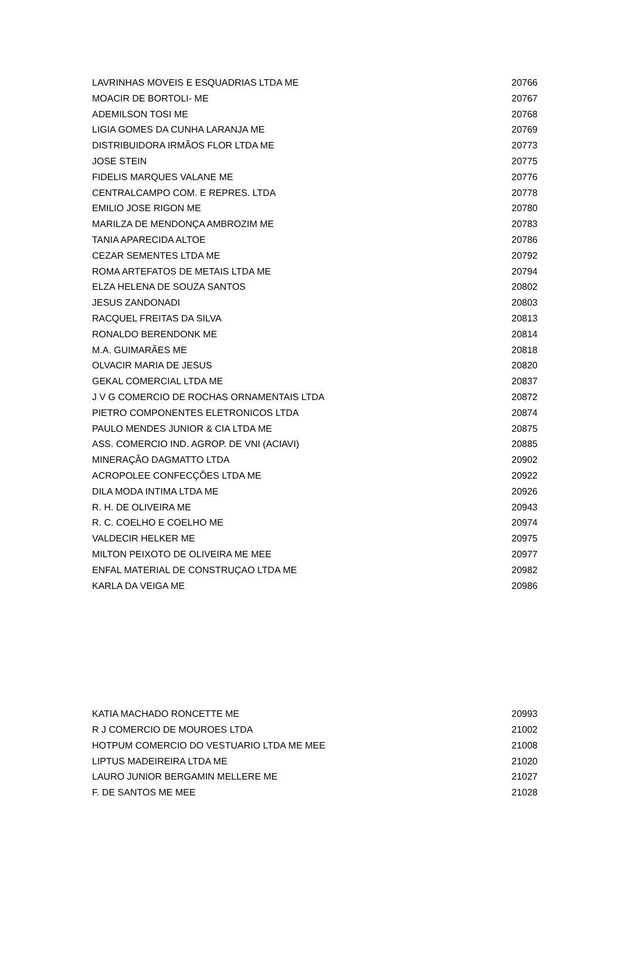| LAVRINHAS MOVEIS E ESQUADRIAS LTDA ME | 20766 |
| MOACIR DE BORTOLI- ME | 20767 |
| ADEMILSON TOSI ME | 20768 |
| LIGIA GOMES DA CUNHA LARANJA ME | 20769 |
| DISTRIBUIDORA IRMÃOS FLOR LTDA ME | 20773 |
| JOSE STEIN | 20775 |
| FIDELIS MARQUES VALANE ME | 20776 |
| CENTRALCAMPO COM. E REPRES. LTDA | 20778 |
| EMILIO JOSE RIGON ME | 20780 |
| MARILZA DE MENDONÇA AMBROZIM ME | 20783 |
| TANIA APARECIDA ALTOE | 20786 |
| CEZAR SEMENTES LTDA ME | 20792 |
| ROMA ARTEFATOS DE METAIS LTDA ME | 20794 |
| ELZA HELENA DE SOUZA SANTOS | 20802 |
| JESUS ZANDONADI | 20803 |
| RACQUEL FREITAS DA SILVA | 20813 |
| RONALDO BERENDONK ME | 20814 |
| M.A. GUIMARÃES ME | 20818 |
| OLVACIR MARIA DE JESUS | 20820 |
| GEKAL COMERCIAL LTDA ME | 20837 |
| J V G COMERCIO DE ROCHAS ORNAMENTAIS LTDA | 20872 |
| PIETRO COMPONENTES ELETRONICOS LTDA | 20874 |
| PAULO MENDES JUNIOR & CIA LTDA ME | 20875 |
| ASS. COMERCIO IND. AGROP. DE VNI (ACIAVI) | 20885 |
| MINERAÇÃO DAGMATTO LTDA | 20902 |
| ACROPOLEE CONFECÇÕES LTDA ME | 20922 |
| DILA MODA INTIMA LTDA ME | 20926 |
| R. H. DE OLIVEIRA ME | 20943 |
| R. C. COELHO E COELHO ME | 20974 |
| VALDECIR HELKER ME | 20975 |
| MILTON PEIXOTO DE OLIVEIRA ME MEE | 20977 |
| ENFAL MATERIAL DE CONSTRUÇAO LTDA ME | 20982 |
| KARLA DA VEIGA ME | 20986 |
| KATIA MACHADO RONCETTE ME | 20993 |
| R J COMERCIO DE MOUROES LTDA | 21002 |
| HOTPUM COMERCIO DO VESTUARIO LTDA ME MEE | 21008 |
| LIPTUS MADEIREIRA LTDA ME | 21020 |
| LAURO JUNIOR BERGAMIN MELLERE ME | 21027 |
| F. DE SANTOS ME MEE | 21028 |